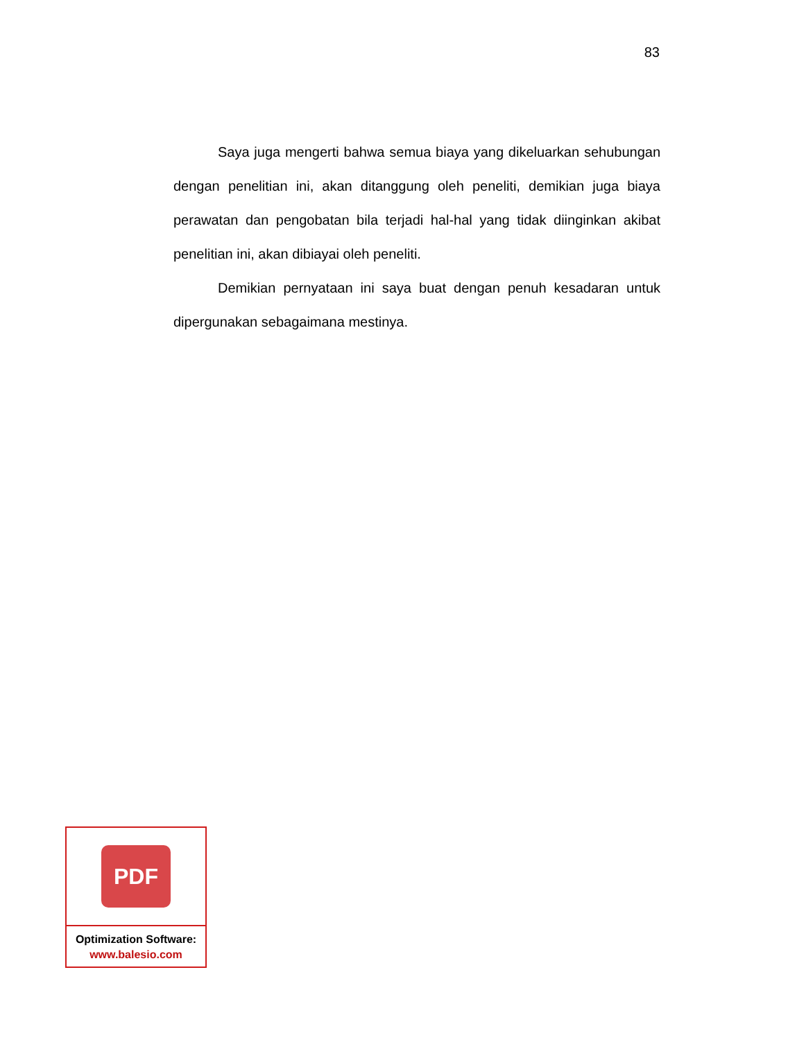83
Saya juga mengerti bahwa semua biaya yang dikeluarkan sehubungan dengan penelitian ini, akan ditanggung oleh peneliti, demikian juga biaya perawatan dan pengobatan bila terjadi hal-hal yang tidak diinginkan akibat penelitian ini, akan dibiayai oleh peneliti.
Demikian pernyataan ini saya buat dengan penuh kesadaran untuk dipergunakan sebagaimana mestinya.
PDF
Optimization Software:
www.balesio.com